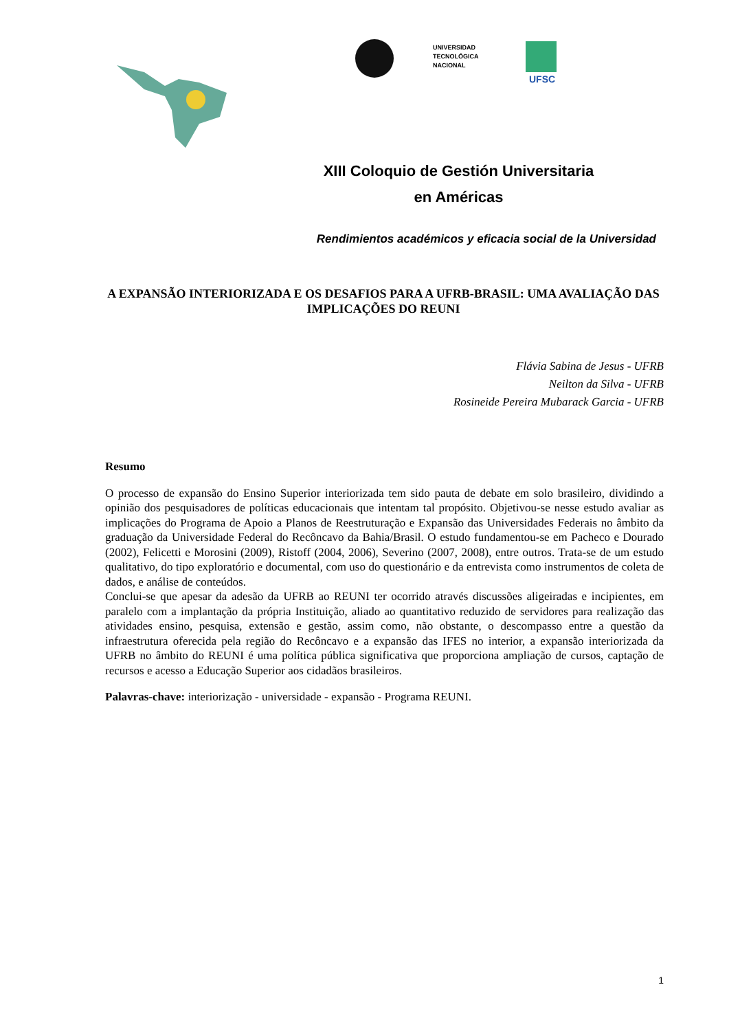UNIVERSIDAD
TECNOLÓGICA
NACIONAL
UFSC
XIII Coloquio de Gestión Universitaria
en Américas
Rendimientos académicos y eficacia social de la Universidad
A EXPANSÃO INTERIORIZADA E OS DESAFIOS PARA A UFRB-BRASIL: UMA AVALIAÇÃO DAS IMPLICAÇÕES DO REUNI
Flávia Sabina de Jesus - UFRB
Neilton da Silva - UFRB
Rosineide Pereira Mubarack Garcia - UFRB
Resumo
O processo de expansão do Ensino Superior interiorizada tem sido pauta de debate em solo brasileiro, dividindo a opinião dos pesquisadores de políticas educacionais que intentam tal propósito. Objetivou-se nesse estudo avaliar as implicações do Programa de Apoio a Planos de Reestruturação e Expansão das Universidades Federais no âmbito da graduação da Universidade Federal do Recôncavo da Bahia/Brasil. O estudo fundamentou-se em Pacheco e Dourado (2002), Felicetti e Morosini (2009), Ristoff (2004, 2006), Severino (2007, 2008), entre outros. Trata-se de um estudo qualitativo, do tipo exploratório e documental, com uso do questionário e da entrevista como instrumentos de coleta de dados, e análise de conteúdos.
Conclui-se que apesar da adesão da UFRB ao REUNI ter ocorrido através discussões aligeiradas e incipientes, em paralelo com a implantação da própria Instituição, aliado ao quantitativo reduzido de servidores para realização das atividades ensino, pesquisa, extensão e gestão, assim como, não obstante, o descompasso entre a questão da infraestrutura oferecida pela região do Recôncavo e a expansão das IFES no interior, a expansão interiorizada da UFRB no âmbito do REUNI é uma política pública significativa que proporciona ampliação de cursos, captação de recursos e acesso a Educação Superior aos cidadãos brasileiros.
Palavras-chave: interiorização - universidade - expansão - Programa REUNI.
1